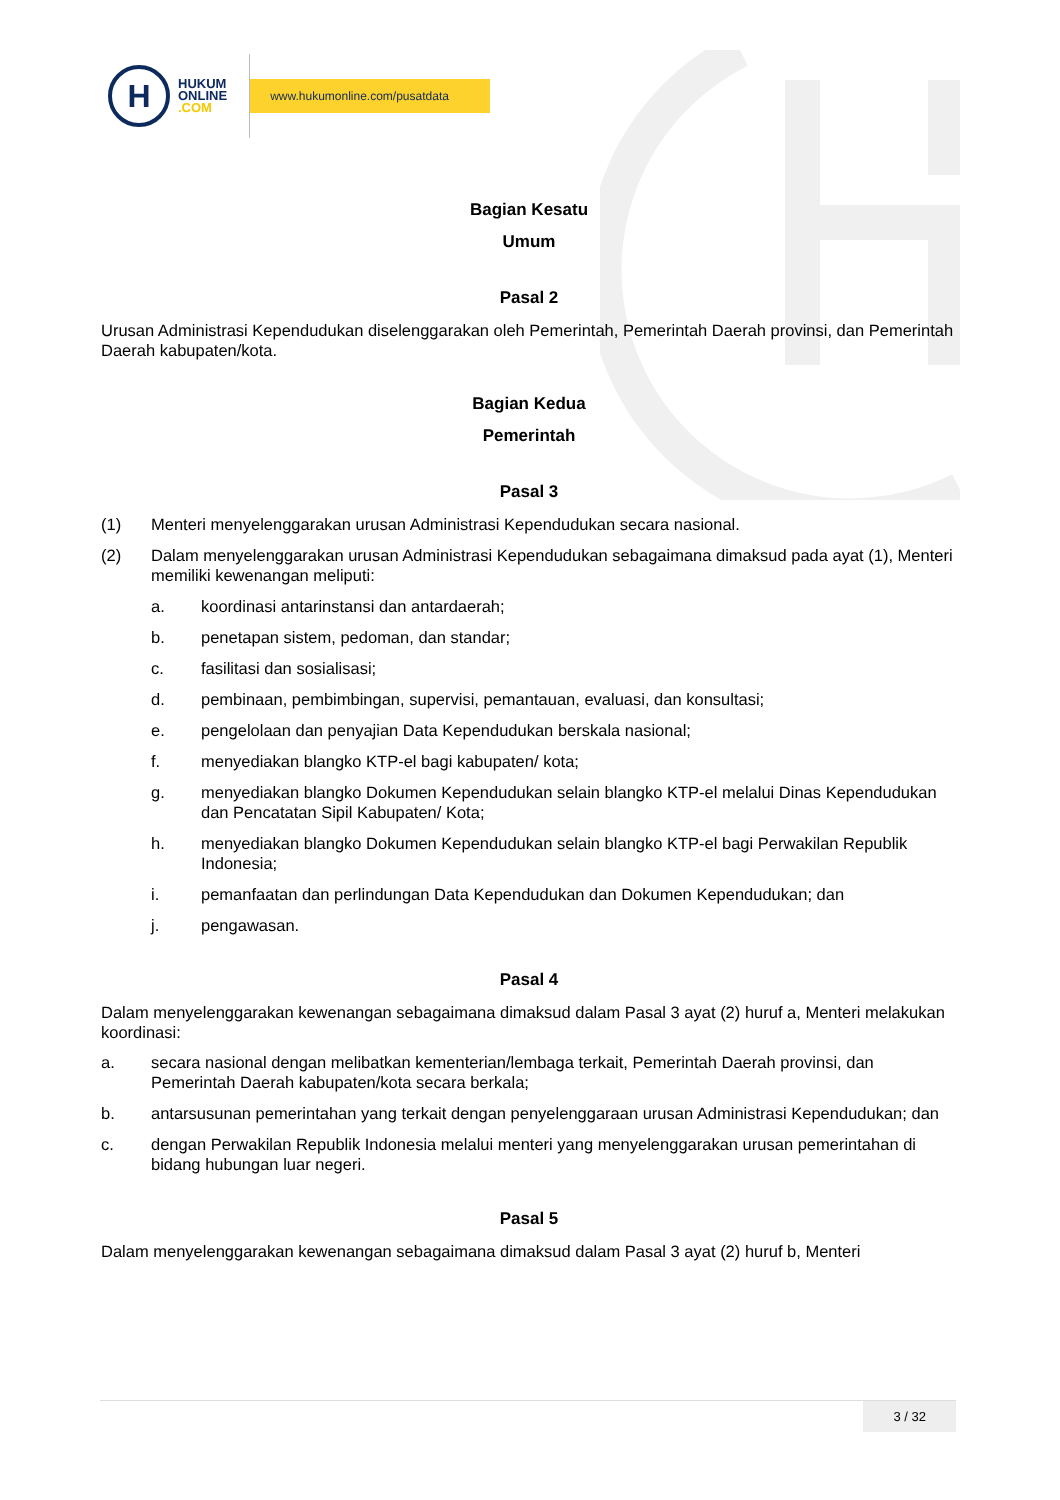H
HUKUM
ONLINE
.COM
www.hukumonline.com/pusatdata
Bagian Kesatu
Umum
Pasal 2
Urusan Administrasi Kependudukan diselenggarakan oleh Pemerintah, Pemerintah Daerah provinsi, dan Pemerintah Daerah kabupaten/kota.
Bagian Kedua
Pemerintah
Pasal 3
(1) Menteri menyelenggarakan urusan Administrasi Kependudukan secara nasional.
(2) Dalam menyelenggarakan urusan Administrasi Kependudukan sebagaimana dimaksud pada ayat (1), Menteri memiliki kewenangan meliputi:
a. koordinasi antarinstansi dan antardaerah;
b. penetapan sistem, pedoman, dan standar;
c. fasilitasi dan sosialisasi;
d. pembinaan, pembimbingan, supervisi, pemantauan, evaluasi, dan konsultasi;
e. pengelolaan dan penyajian Data Kependudukan berskala nasional;
f. menyediakan blangko KTP-el bagi kabupaten/ kota;
g. menyediakan blangko Dokumen Kependudukan selain blangko KTP-el melalui Dinas Kependudukan dan Pencatatan Sipil Kabupaten/ Kota;
h. menyediakan blangko Dokumen Kependudukan selain blangko KTP-el bagi Perwakilan Republik Indonesia;
i. pemanfaatan dan perlindungan Data Kependudukan dan Dokumen Kependudukan; dan
j. pengawasan.
Pasal 4
Dalam menyelenggarakan kewenangan sebagaimana dimaksud dalam Pasal 3 ayat (2) huruf a, Menteri melakukan koordinasi:
a. secara nasional dengan melibatkan kementerian/lembaga terkait, Pemerintah Daerah provinsi, dan Pemerintah Daerah kabupaten/kota secara berkala;
b. antarsusunan pemerintahan yang terkait dengan penyelenggaraan urusan Administrasi Kependudukan; dan
c. dengan Perwakilan Republik Indonesia melalui menteri yang menyelenggarakan urusan pemerintahan di bidang hubungan luar negeri.
Pasal 5
Dalam menyelenggarakan kewenangan sebagaimana dimaksud dalam Pasal 3 ayat (2) huruf b, Menteri
3 / 32